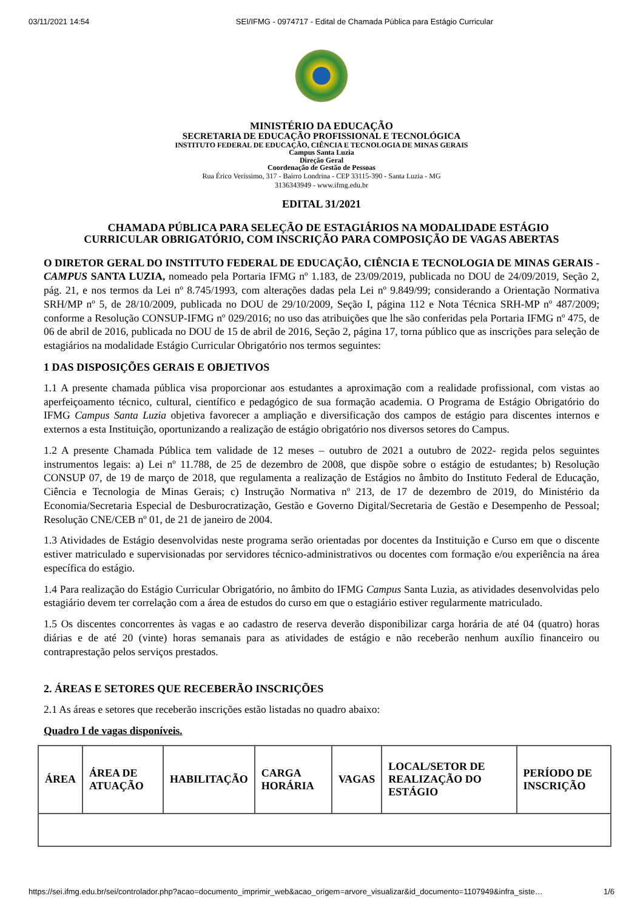03/11/2021 14:54 SEI/IFMG - 0974717 - Edital de Chamada Pública para Estágio Curricular
MINISTÉRIO DA EDUCAÇÃO
SECRETARIA DE EDUCAÇÃO PROFISSIONAL E TECNOLÓGICA
INSTITUTO FEDERAL DE EDUCAÇÃO, CIÊNCIA E TECNOLOGIA DE MINAS GERAIS
Campus Santa Luzia
Direção Geral
Coordenação de Gestão de Pessoas
Rua Érico Veríssimo, 317 - Bairro Londrina - CEP 33115-390 - Santa Luzia - MG
3136343949 - www.ifmg.edu.br
EDITAL 31/2021
CHAMADA PÚBLICA PARA SELEÇÃO DE ESTAGIÁRIOS NA MODALIDADE ESTÁGIO
CURRICULAR OBRIGATÓRIO, COM INSCRIÇÃO PARA COMPOSIÇÃO DE VAGAS ABERTAS
O DIRETOR GERAL DO INSTITUTO FEDERAL DE EDUCAÇÃO, CIÊNCIA E TECNOLOGIA DE MINAS GERAIS - CAMPUS SANTA LUZIA, nomeado pela Portaria IFMG nº 1.183, de 23/09/2019, publicada no DOU de 24/09/2019, Seção 2, pág. 21, e nos termos da Lei nº 8.745/1993, com alterações dadas pela Lei nº 9.849/99; considerando a Orientação Normativa SRH/MP nº 5, de 28/10/2009, publicada no DOU de 29/10/2009, Seção I, página 112 e Nota Técnica SRH-MP nº 487/2009; conforme a Resolução CONSUP-IFMG nº 029/2016; no uso das atribuições que lhe são conferidas pela Portaria IFMG nº 475, de 06 de abril de 2016, publicada no DOU de 15 de abril de 2016, Seção 2, página 17, torna público que as inscrições para seleção de estagiários na modalidade Estágio Curricular Obrigatório nos termos seguintes:
1 DAS DISPOSIÇÕES GERAIS E OBJETIVOS
1.1 A presente chamada pública visa proporcionar aos estudantes a aproximação com a realidade profissional, com vistas ao aperfeiçoamento técnico, cultural, científico e pedagógico de sua formação academia. O Programa de Estágio Obrigatório do IFMG Campus Santa Luzia objetiva favorecer a ampliação e diversificação dos campos de estágio para discentes internos e externos a esta Instituição, oportunizando a realização de estágio obrigatório nos diversos setores do Campus.
1.2 A presente Chamada Pública tem validade de 12 meses – outubro de 2021 a outubro de 2022- regida pelos seguintes instrumentos legais: a) Lei nº 11.788, de 25 de dezembro de 2008, que dispõe sobre o estágio de estudantes; b) Resolução CONSUP 07, de 19 de março de 2018, que regulamenta a realização de Estágios no âmbito do Instituto Federal de Educação, Ciência e Tecnologia de Minas Gerais; c) Instrução Normativa nº 213, de 17 de dezembro de 2019, do Ministério da Economia/Secretaria Especial de Desburocratização, Gestão e Governo Digital/Secretaria de Gestão e Desempenho de Pessoal; Resolução CNE/CEB nº 01, de 21 de janeiro de 2004.
1.3 Atividades de Estágio desenvolvidas neste programa serão orientadas por docentes da Instituição e Curso em que o discente estiver matriculado e supervisionadas por servidores técnico-administrativos ou docentes com formação e/ou experiência na área específica do estágio.
1.4 Para realização do Estágio Curricular Obrigatório, no âmbito do IFMG Campus Santa Luzia, as atividades desenvolvidas pelo estagiário devem ter correlação com a área de estudos do curso em que o estagiário estiver regularmente matriculado.
1.5 Os discentes concorrentes às vagas e ao cadastro de reserva deverão disponibilizar carga horária de até 04 (quatro) horas diárias e de até 20 (vinte) horas semanais para as atividades de estágio e não receberão nenhum auxílio financeiro ou contraprestação pelos serviços prestados.
2. ÁREAS E SETORES QUE RECEBERÃO INSCRIÇÕES
2.1 As áreas e setores que receberão inscrições estão listadas no quadro abaixo:
Quadro I de vagas disponíveis.
| ÁREA | ÁREA DE ATUAÇÃO | HABILITAÇÃO | CARGA HORÁRIA | VAGAS | LOCAL/SETOR DE REALIZAÇÃO DO ESTÁGIO | PERÍODO DE INSCRIÇÃO |
| --- | --- | --- | --- | --- | --- | --- |
https://sei.ifmg.edu.br/sei/controlador.php?acao=documento_imprimir_web&acao_origem=arvore_visualizar&id_documento=1107949&infra_siste… 1/6